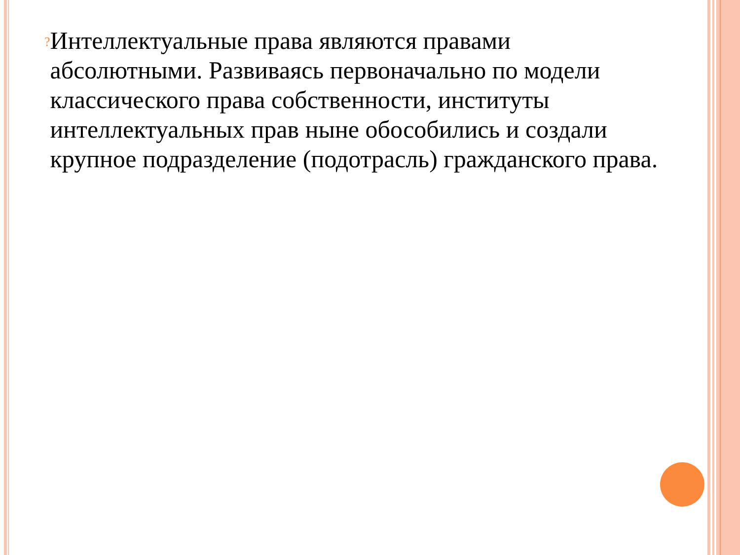?
Интеллектуальные права являются правами абсолютными. Развиваясь первоначально по модели классического права собственности, институты интеллектуальных прав ныне обособились и создали крупное подразделение (подотрасль) гражданского права.